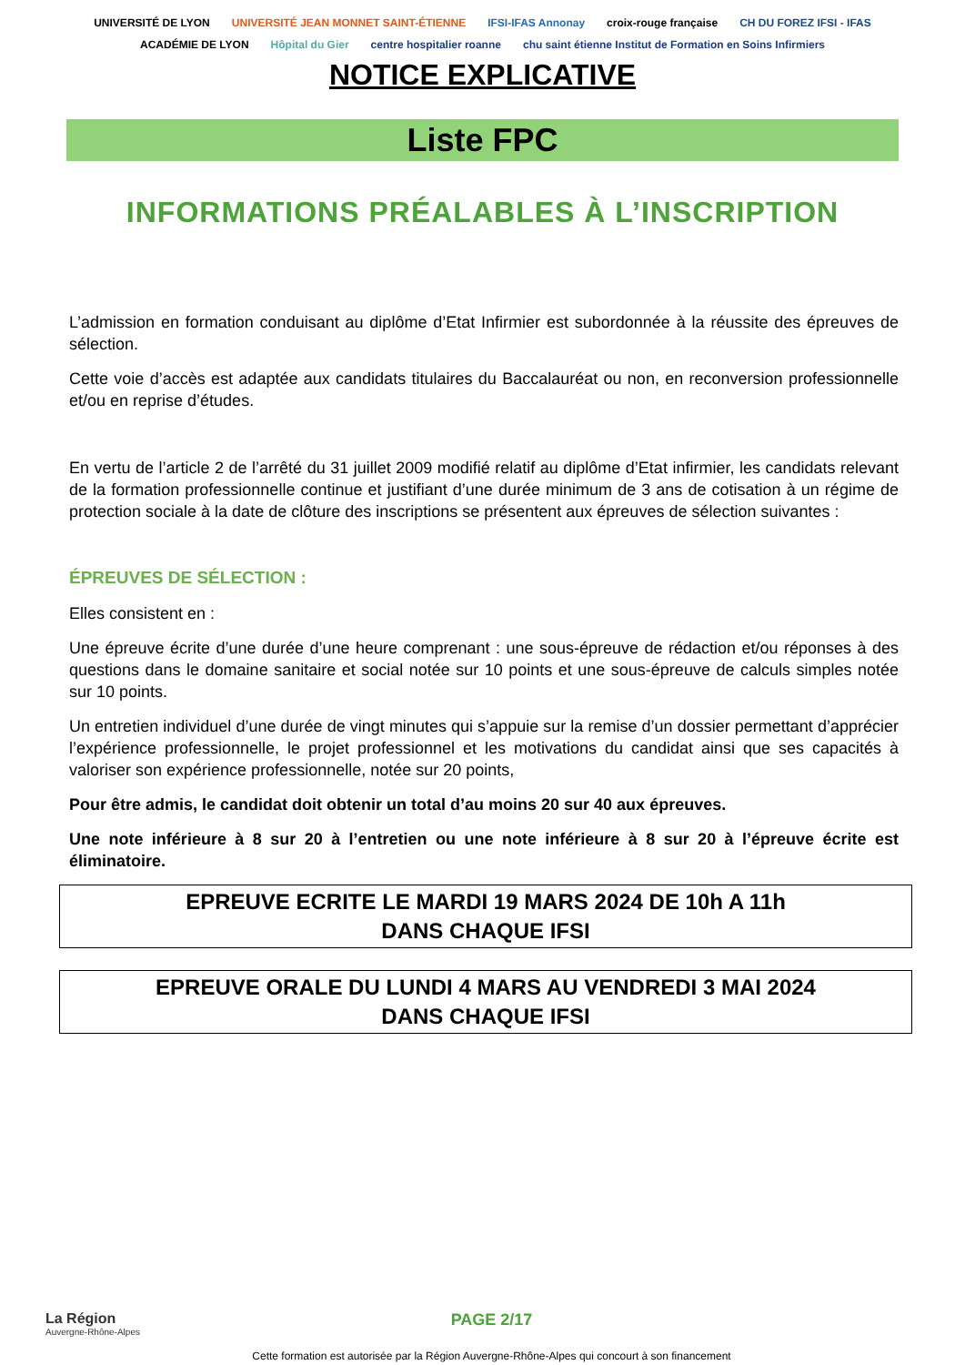UNIVERSITÉ DE LYON UNIVERSITÉ JEAN MONNET SAINT-ÉTIENNE IFSI-IFAS Annonay croix-rouge française CH DU FOREZ IFSI - IFAS ACADÉMIE DE LYON Hôpital du Gier centre hospitalier roanne chu saint étienne Institut de Formation en Soins Infirmiers
NOTICE EXPLICATIVE
Liste FPC
INFORMATIONS PRÉALABLES À L’INSCRIPTION
L’admission en formation conduisant au diplôme d’Etat Infirmier est subordonnée à la réussite des épreuves de sélection.
Cette voie d’accès est adaptée aux candidats titulaires du Baccalauréat ou non, en reconversion professionnelle et/ou en reprise d’études.
En vertu de l’article 2 de l’arrêté du 31 juillet 2009 modifié relatif au diplôme d’Etat infirmier, les candidats relevant de la formation professionnelle continue et justifiant d’une durée minimum de 3 ans de cotisation à un régime de protection sociale à la date de clôture des inscriptions se présentent aux épreuves de sélection suivantes :
ÉPREUVES DE SÉLECTION :
Elles consistent en :
Une épreuve écrite d’une durée d’une heure comprenant : une sous-épreuve de rédaction et/ou réponses à des questions dans le domaine sanitaire et social notée sur 10 points et une sous-épreuve de calculs simples notée sur 10 points.
Un entretien individuel d’une durée de vingt minutes qui s’appuie sur la remise d’un dossier permettant d’apprécier l’expérience professionnelle, le projet professionnel et les motivations du candidat ainsi que ses capacités à valoriser son expérience professionnelle, notée sur 20 points,
Pour être admis, le candidat doit obtenir un total d’au moins 20 sur 40 aux épreuves.
Une note inférieure à 8 sur 20 à l’entretien ou une note inférieure à 8 sur 20 à l’épreuve écrite est éliminatoire.
EPREUVE ECRITE LE MARDI 19 MARS 2024 DE 10h A 11h
DANS CHAQUE IFSI
EPREUVE ORALE DU LUNDI 4 MARS AU VENDREDI 3 MAI 2024
DANS CHAQUE IFSI
La Région
Auvergne-Rhône-Alpes
PAGE 2/17
Cette formation est autorisée par la Région Auvergne-Rhône-Alpes qui concourt à son financement